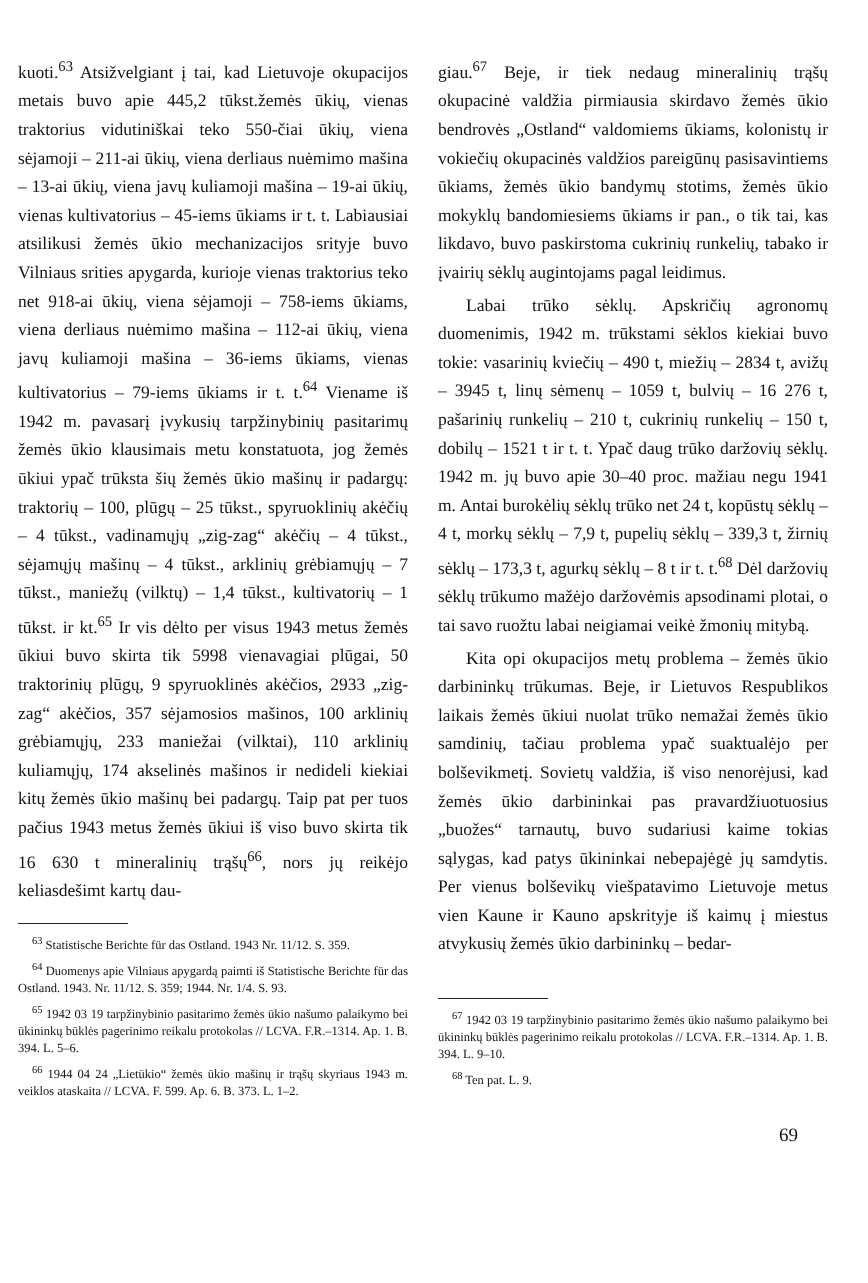kuoti.<sup>63</sup> Atsižvelgiant į tai, kad Lietuvoje okupacijos metais buvo apie 445,2 tūkst.žemės ūkių, vienas traktorius vidutiniškai teko 550-čiai ūkių, viena sėjamoji – 211-ai ūkių, viena derliaus nuėmimo mašina – 13-ai ūkių, viena javų kuliamoji mašina – 19-ai ūkių, vienas kultivatorius – 45-iems ūkiams ir t. t. Labiausiai atsilikusi žemės ūkio mechanizacijos srityje buvo Vilniaus srities apygarda, kurioje vienas traktorius teko net 918-ai ūkių, viena sėjamoji – 758-iems ūkiams, viena derliaus nuėmimo mašina – 112-ai ūkių, viena javų kuliamoji mašina – 36-iems ūkiams, vienas kultivatorius – 79-iems ūkiams ir t. t.<sup>64</sup> Viename iš 1942 m. pavasarį įvykusių tarpžinybinių pasitarimų žemės ūkio klausimais metu konstatuota, jog žemės ūkiui ypač trūksta šių žemės ūkio mašinų ir padargų: traktorių – 100, plūgų – 25 tūkst., spyruoklinių akėčių – 4 tūkst., vadinamųjų „zig-zag“ akėčių – 4 tūkst., sėjamųjų mašinų – 4 tūkst., arklinių grėbiamųjų – 7 tūkst., maniežų (vilktų) – 1,4 tūkst., kultivatorių – 1 tūkst. ir kt.<sup>65</sup> Ir vis dėlto per visus 1943 metus žemės ūkiui buvo skirta tik 5998 vienavagiai plūgai, 50 traktorinių plūgų, 9 spyruoklinės akėčios, 2933 „zig-zag“ akėčios, 357 sėjamosios mašinos, 100 arklinių grėbiamųjų, 233 maniežai (vilktai), 110 arklinių kuliamųjų, 174 akselinės mašinos ir nedideli kiekiai kitų žemės ūkio mašinų bei padargų. Taip pat per tuos pačius 1943 metus žemės ūkiui iš viso buvo skirta tik 16 630 t mineralinių trąšų<sup>66</sup>, nors jų reikėjo keliasdešimt kartų dau-
<sup>63</sup> Statistische Berichte für das Ostland. 1943 Nr. 11/12. S. 359.
<sup>64</sup> Duomenys apie Vilniaus apygardą paimti iš Statistische Berichte für das Ostland. 1943. Nr. 11/12. S. 359; 1944. Nr. 1/4. S. 93.
<sup>65</sup> 1942 03 19 tarpžinybinio pasitarimo žemės ūkio našumo palaikymo bei ūkininkų būklės pagerinimo reikalu protokolas // LCVA. F.R.–1314. Ap. 1. B. 394. L. 5–6.
<sup>66</sup> 1944 04 24 „Lietūkio“ žemės ūkio mašinų ir trąšų skyriaus 1943 m. veiklos ataskaita // LCVA. F. 599. Ap. 6. B. 373. L. 1–2.
giau.<sup>67</sup> Beje, ir tiek nedaug mineralinių trąšų okupacinė valdžia pirmiausia skirdavo žemės ūkio bendrovės „Ostland“ valdomiems ūkiams, kolonistų ir vokiečių okupacinės valdžios pareigūnų pasisavintiems ūkiams, žemės ūkio bandymų stotims, žemės ūkio mokyklų bandomiesiems ūkiams ir pan., o tik tai, kas likdavo, buvo paskirstoma cukrinių runkelių, tabako ir įvairių sėklų augintojams pagal leidimus.
Labai trūko sėklų. Apskričių agronomų duomenimis, 1942 m. trūkstami sėklos kiekiai buvo tokie: vasarinių kviečių – 490 t, miežių – 2834 t, avižų – 3945 t, linų sėmenų – 1059 t, bulvių – 16 276 t, pašarinių runkelių – 210 t, cukrinių runkelių – 150 t, dobilų – 1521 t ir t. t. Ypač daug trūko daržovių sėklų. 1942 m. jų buvo apie 30–40 proc. mažiau negu 1941 m. Antai burokėlių sėklų trūko net 24 t, kopūstų sėklų – 4 t, morkų sėklų – 7,9 t, pupelių sėklų – 339,3 t, žirnių sėklų – 173,3 t, agurkų sėklų – 8 t ir t. t.<sup>68</sup> Dėl daržovių sėklų trūkumo mažėjo daržovėmis apsodinami plotai, o tai savo ruožtu labai neigiamai veikė žmonių mitybą.
Kita opi okupacijos metų problema – žemės ūkio darbininkų trūkumas. Beje, ir Lietuvos Respublikos laikais žemės ūkiui nuolat trūko nemažai žemės ūkio samdinių, tačiau problema ypač suaktualėjo per bolševikmetį. Sovietų valdžia, iš viso nenorėjusi, kad žemės ūkio darbininkai pas pravardžiuotuosius „buožes“ tarnautų, buvo sudariusi kaime tokias sąlygas, kad patys ūkininkai nebepajėgė jų samdytis. Per vienus bolševikų viešpatavimo Lietuvoje metus vien Kaune ir Kauno apskrityje iš kaimų į miestus atvykusių žemės ūkio darbininkų – bedar-
<sup>67</sup> 1942 03 19 tarpžinybinio pasitarimo žemės ūkio našumo palaikymo bei ūkininkų būklės pagerinimo reikalu protokolas // LCVA. F.R.–1314. Ap. 1. B. 394. L. 9–10.
<sup>68</sup> Ten pat. L. 9.
69